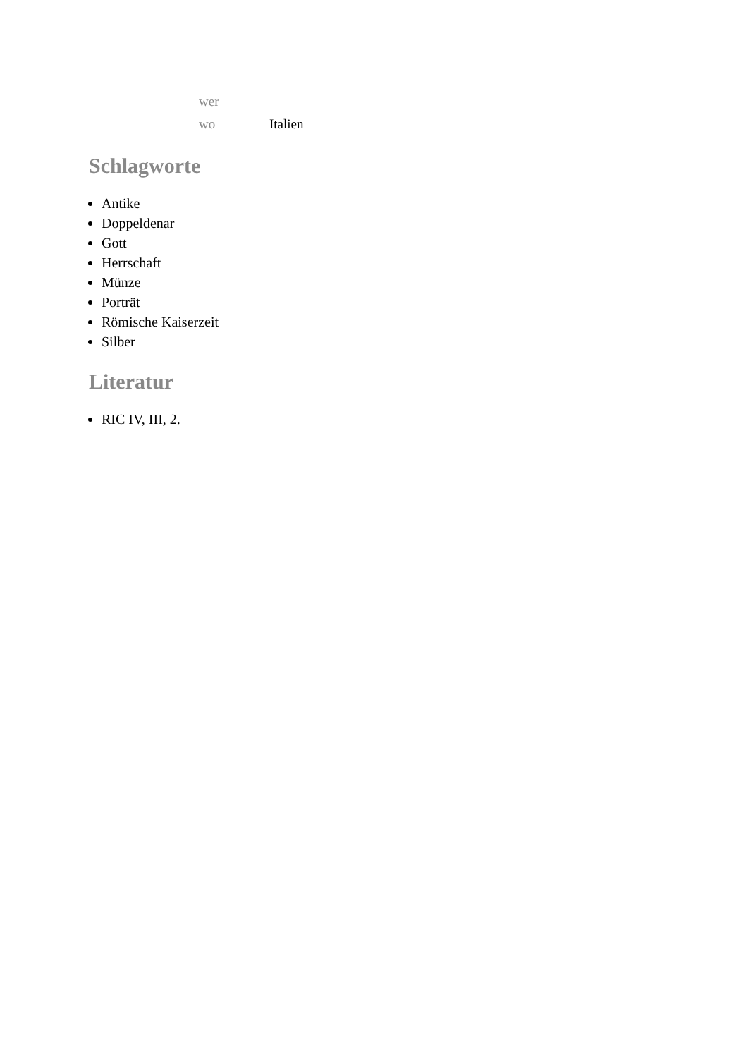| wer | |
| wo | Italien |
Schlagworte
Antike
Doppeldenar
Gott
Herrschaft
Münze
Porträt
Römische Kaiserzeit
Silber
Literatur
RIC IV, III, 2.